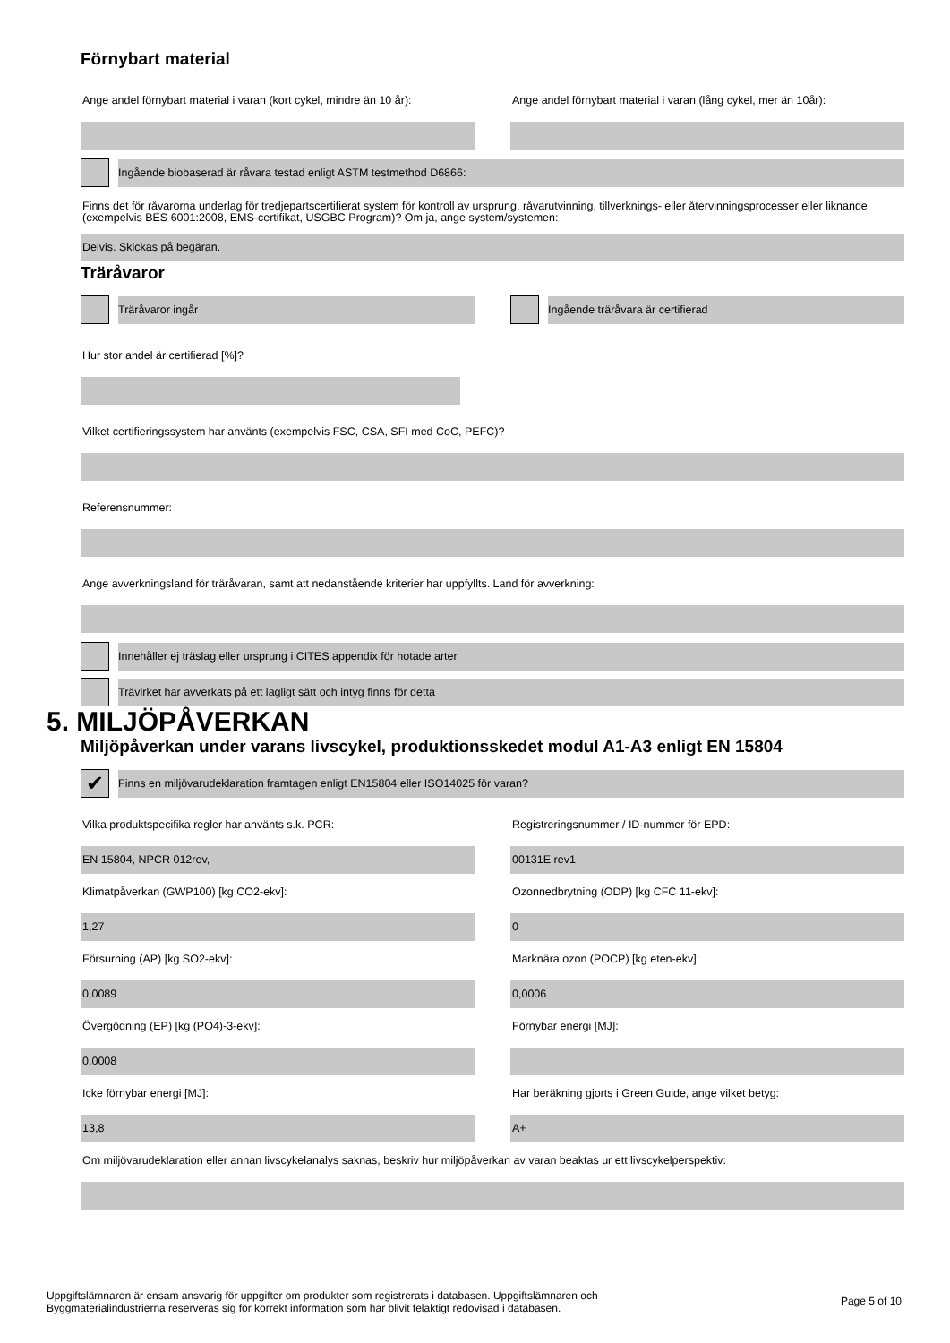Förnybart material
Ange andel förnybart material i varan (kort cykel, mindre än 10 år):
Ange andel förnybart material i varan (lång cykel, mer än 10år):
Ingående biobaserad är råvara testad enligt ASTM testmethod D6866:
Finns det för råvarorna underlag för tredjepartscertifierat system för kontroll av ursprung, råvarutvinning, tillverknings- eller återvinningsprocesser eller liknande (exempelvis BES 6001:2008, EMS-certifikat, USGBC Program)? Om ja, ange system/systemen:
Delvis. Skickas på begäran.
Träråvaror
Träråvaror ingår Ingående träråvara är certifierad
Hur stor andel är certifierad [%]?
Vilket certifieringssystem har använts (exempelvis FSC, CSA, SFI med CoC, PEFC)?
Referensnummer:
Ange avverkningsland för träråvaran, samt att nedanstående kriterier har uppfyllts. Land för avverkning:
Innehåller ej träslag eller ursprung i CITES appendix för hotade arter
Trävirket har avverkats på ett lagligt sätt och intyg finns för detta
5. MILJÖPÅVERKAN
Miljöpåverkan under varans livscykel, produktionsskedet modul A1-A3 enligt EN 15804
✔
Finns en miljövarudeklaration framtagen enligt EN15804 eller ISO14025 för varan?
Vilka produktspecifika regler har använts s.k. PCR:
Registreringsnummer / ID-nummer för EPD:
EN 15804, NPCR 012rev, 00131E rev1
Klimatpåverkan (GWP100) [kg CO2-ekv]:
Ozonnedbrytning (ODP) [kg CFC 11-ekv]:
1,27 0
Försurning (AP) [kg SO2-ekv]: Marknära ozon (POCP) [kg eten-ekv]:
0,0089 0,0006
Övergödning (EP) [kg (PO4)-3-ekv]:
Förnybar energi [MJ]:
0,0008
Icke förnybar energi [MJ]: Har beräkning gjorts i Green Guide, ange vilket betyg:
13,8 A+
Om miljövarudeklaration eller annan livscykelanalys saknas, beskriv hur miljöpåverkan av varan beaktas ur ett livscykelperspektiv:
Uppgiftslämnaren är ensam ansvarig för uppgifter om produkter som registrerats i databasen. Uppgiftslämnaren och
Byggmaterialindustrierna reserveras sig för korrekt information som har blivit felaktigt redovisad i databasen.
Page 5 of 10